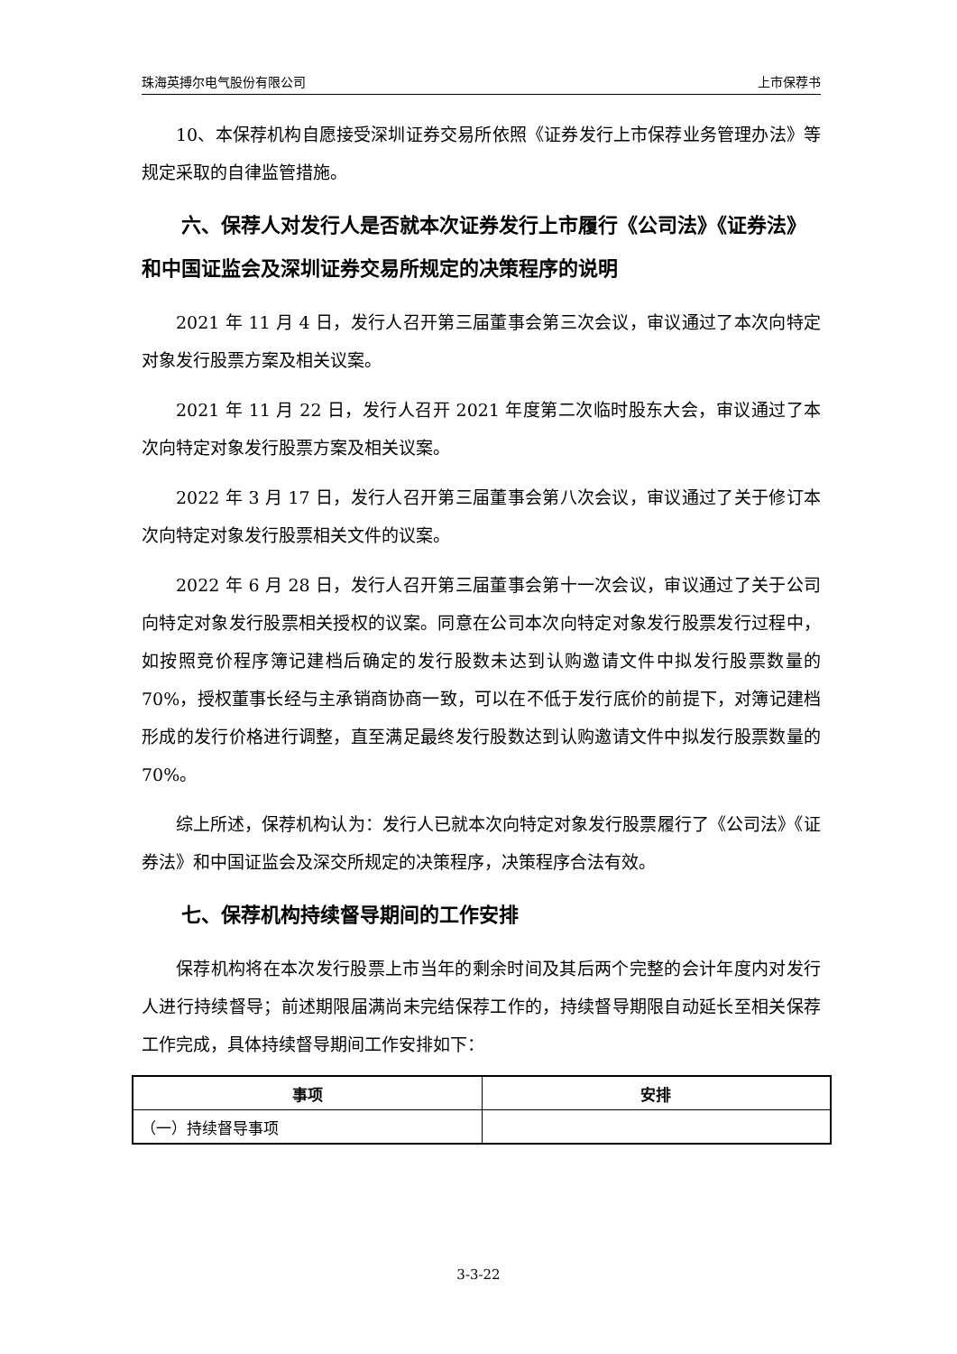珠海英搏尔电气股份有限公司 上市保荐书
10、本保荐机构自愿接受深圳证券交易所依照《证券发行上市保荐业务管理办法》等规定采取的自律监管措施。
六、保荐人对发行人是否就本次证券发行上市履行《公司法》《证券法》和中国证监会及深圳证券交易所规定的决策程序的说明
2021 年 11 月 4 日，发行人召开第三届董事会第三次会议，审议通过了本次向特定对象发行股票方案及相关议案。
2021 年 11 月 22 日，发行人召开 2021 年度第二次临时股东大会，审议通过了本次向特定对象发行股票方案及相关议案。
2022 年 3 月 17 日，发行人召开第三届董事会第八次会议，审议通过了关于修订本次向特定对象发行股票相关文件的议案。
2022 年 6 月 28 日，发行人召开第三届董事会第十一次会议，审议通过了关于公司向特定对象发行股票相关授权的议案。同意在公司本次向特定对象发行股票发行过程中，如按照竞价程序簿记建档后确定的发行股数未达到认购邀请文件中拟发行股票数量的 70%，授权董事长经与主承销商协商一致，可以在不低于发行底价的前提下，对簿记建档形成的发行价格进行调整，直至满足最终发行股数达到认购邀请文件中拟发行股票数量的 70%。
综上所述，保荐机构认为：发行人已就本次向特定对象发行股票履行了《公司法》《证券法》和中国证监会及深交所规定的决策程序，决策程序合法有效。
七、保荐机构持续督导期间的工作安排
保荐机构将在本次发行股票上市当年的剩余时间及其后两个完整的会计年度内对发行人进行持续督导；前述期限届满尚未完结保荐工作的，持续督导期限自动延长至相关保荐工作完成，具体持续督导期间工作安排如下：
| 事项 | 安排 |
| --- | --- |
| （一）持续督导事项 | |
3-3-22